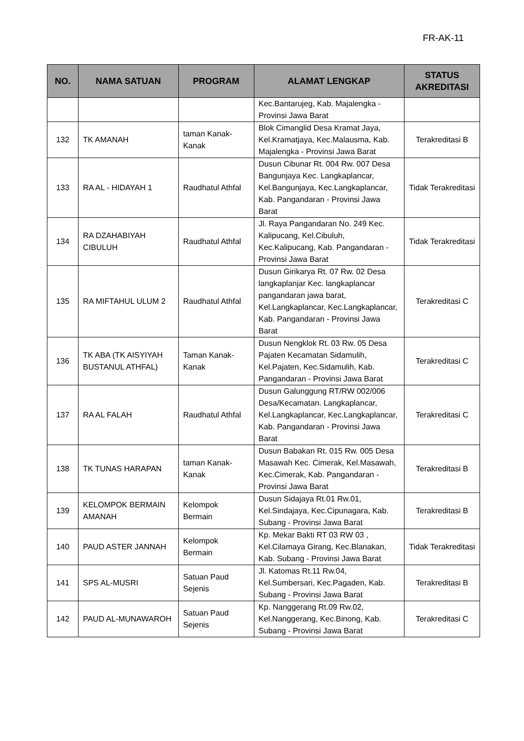FR-AK-11
| NO. | NAMA SATUAN | PROGRAM | ALAMAT LENGKAP | STATUS AKREDITASI |
| --- | --- | --- | --- | --- |
| | | | Kec.Bantarujeg, Kab. Majalengka - Provinsi Jawa Barat | |
| 132 | TK AMANAH | taman Kanak-Kanak | Blok Cimanglid Desa Kramat Jaya, Kel.Kramatjaya, Kec.Malausma, Kab. Majalengka - Provinsi Jawa Barat | Terakreditasi B |
| 133 | RA AL - HIDAYAH 1 | Raudhatul Athfal | Dusun Cibunar Rt. 004 Rw. 007 Desa Bangunjaya Kec. Langkaplancar, Kel.Bangunjaya, Kec.Langkaplancar, Kab. Pangandaran - Provinsi Jawa Barat | Tidak Terakreditasi |
| 134 | RA DZAHABIYAH CIBULUH | Raudhatul Athfal | Jl. Raya Pangandaran No. 249 Kec. Kalipucang, Kel.Cibuluh, Kec.Kalipucang, Kab. Pangandaran - Provinsi Jawa Barat | Tidak Terakreditasi |
| 135 | RA MIFTAHUL ULUM 2 | Raudhatul Athfal | Dusun Girikarya Rt. 07 Rw. 02 Desa langkaplanjar Kec. langkaplancar pangandaran jawa barat, Kel.Langkaplancar, Kec.Langkaplancar, Kab. Pangandaran - Provinsi Jawa Barat | Terakreditasi C |
| 136 | TK ABA (TK AISYIYAH BUSTANUL ATHFAL) | Taman Kanak-Kanak | Dusun Nengklok Rt. 03 Rw. 05 Desa Pajaten Kecamatan Sidamulih, Kel.Pajaten, Kec.Sidamulih, Kab. Pangandaran - Provinsi Jawa Barat | Terakreditasi C |
| 137 | RA AL FALAH | Raudhatul Athfal | Dusun Galunggung RT/RW 002/006 Desa/Kecamatan. Langkaplancar, Kel.Langkaplancar, Kec.Langkaplancar, Kab. Pangandaran - Provinsi Jawa Barat | Terakreditasi C |
| 138 | TK TUNAS HARAPAN | taman Kanak-Kanak | Dusun Babakan Rt. 015 Rw. 005 Desa Masawah Kec. Cimerak, Kel.Masawah, Kec.Cimerak, Kab. Pangandaran - Provinsi Jawa Barat | Terakreditasi B |
| 139 | KELOMPOK BERMAIN AMANAH | Kelompok Bermain | Dusun Sidajaya Rt.01 Rw.01, Kel.Sindajaya, Kec.Cipunagara, Kab. Subang - Provinsi Jawa Barat | Terakreditasi B |
| 140 | PAUD ASTER JANNAH | Kelompok Bermain | Kp. Mekar Bakti RT 03 RW 03 , Kel.Cilamaya Girang, Kec.Blanakan, Kab. Subang - Provinsi Jawa Barat | Tidak Terakreditasi |
| 141 | SPS AL-MUSRI | Satuan Paud Sejenis | Jl. Katomas Rt.11 Rw.04, Kel.Sumbersari, Kec.Pagaden, Kab. Subang - Provinsi Jawa Barat | Terakreditasi B |
| 142 | PAUD AL-MUNAWAROH | Satuan Paud Sejenis | Kp. Nanggerang Rt.09 Rw.02, Kel.Nanggerang, Kec.Binong, Kab. Subang - Provinsi Jawa Barat | Terakreditasi C |